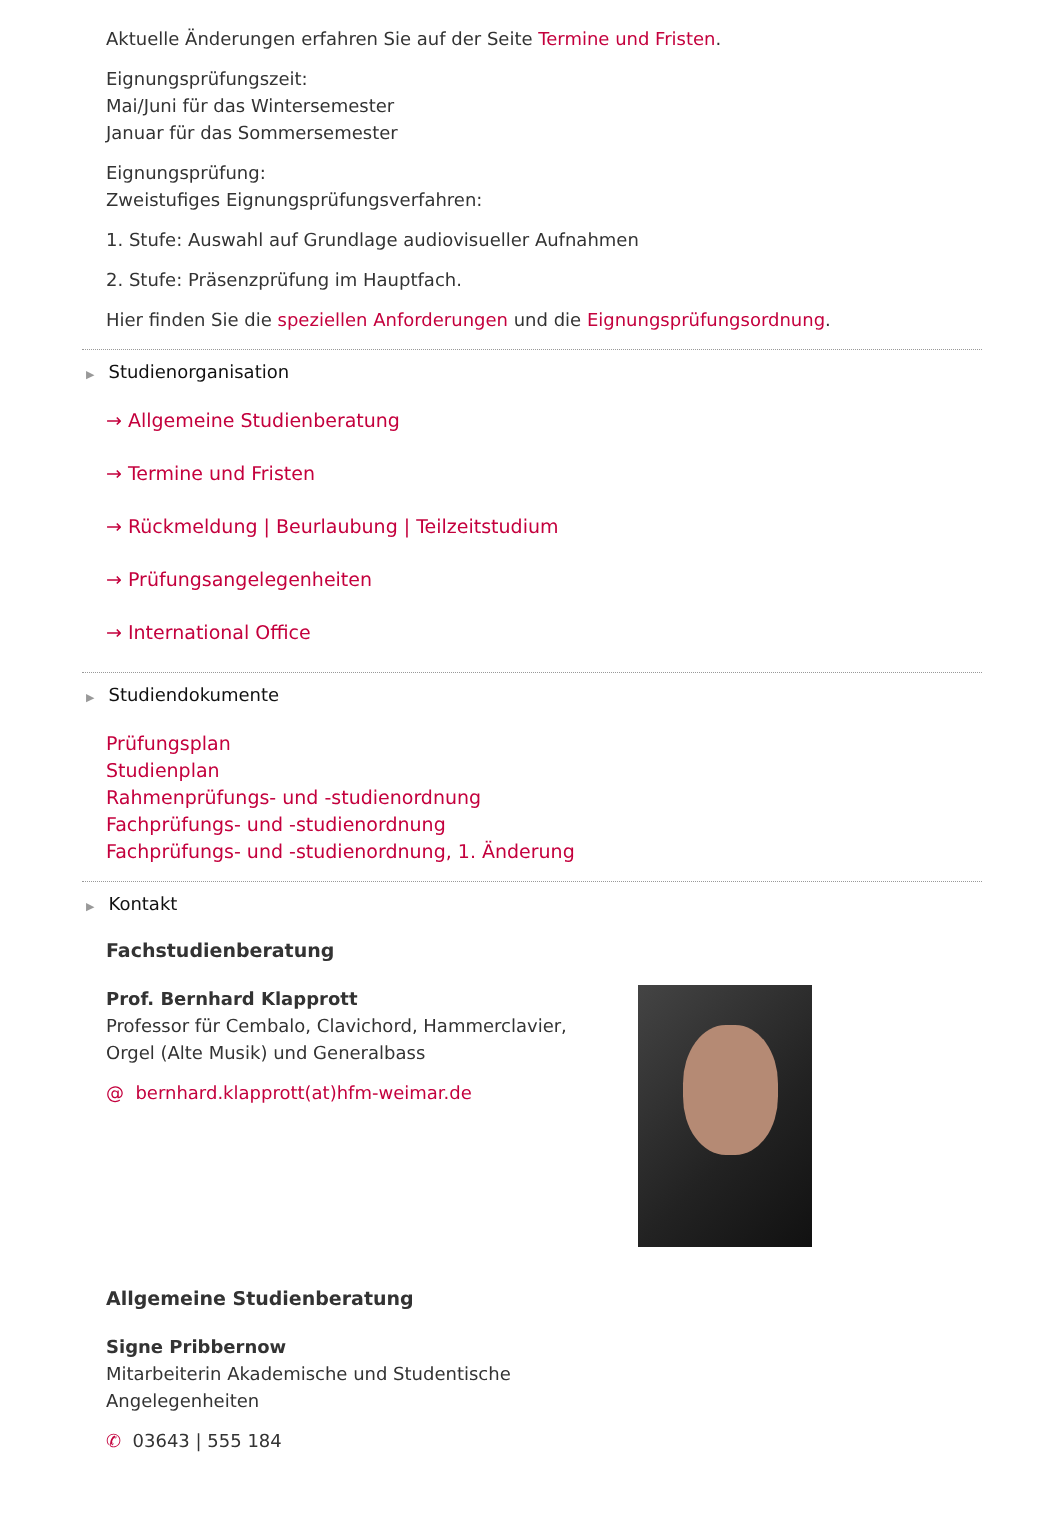Aktuelle Änderungen erfahren Sie auf der Seite Termine und Fristen.
Eignungsprüfungszeit:
Mai/Juni für das Wintersemester
Januar für das Sommersemester
Eignungsprüfung:
Zweistufiges Eignungsprüfungsverfahren:
1. Stufe: Auswahl auf Grundlage audiovisueller Aufnahmen
2. Stufe: Präsenzprüfung im Hauptfach.
Hier finden Sie die speziellen Anforderungen und die Eignungsprüfungsordnung.
▶ Studienorganisation
→ Allgemeine Studienberatung
→ Termine und Fristen
→ Rückmeldung | Beurlaubung | Teilzeitstudium
→ Prüfungsangelegenheiten
→ International Office
▶ Studiendokumente
Prüfungsplan
Studienplan
Rahmenprüfungs- und -studienordnung
Fachprüfungs- und -studienordnung
Fachprüfungs- und -studienordnung, 1. Änderung
▶ Kontakt
Fachstudienberatung
Prof. Bernhard Klapprott
Professor für Cembalo, Clavichord, Hammerclavier, Orgel (Alte Musik) und Generalbass
@ bernhard.klapprott(at)hfm-weimar.de
Allgemeine Studienberatung
Signe Pribbernow
Mitarbeiterin Akademische und Studentische
Angelegenheiten
✆ 03643 | 555 184